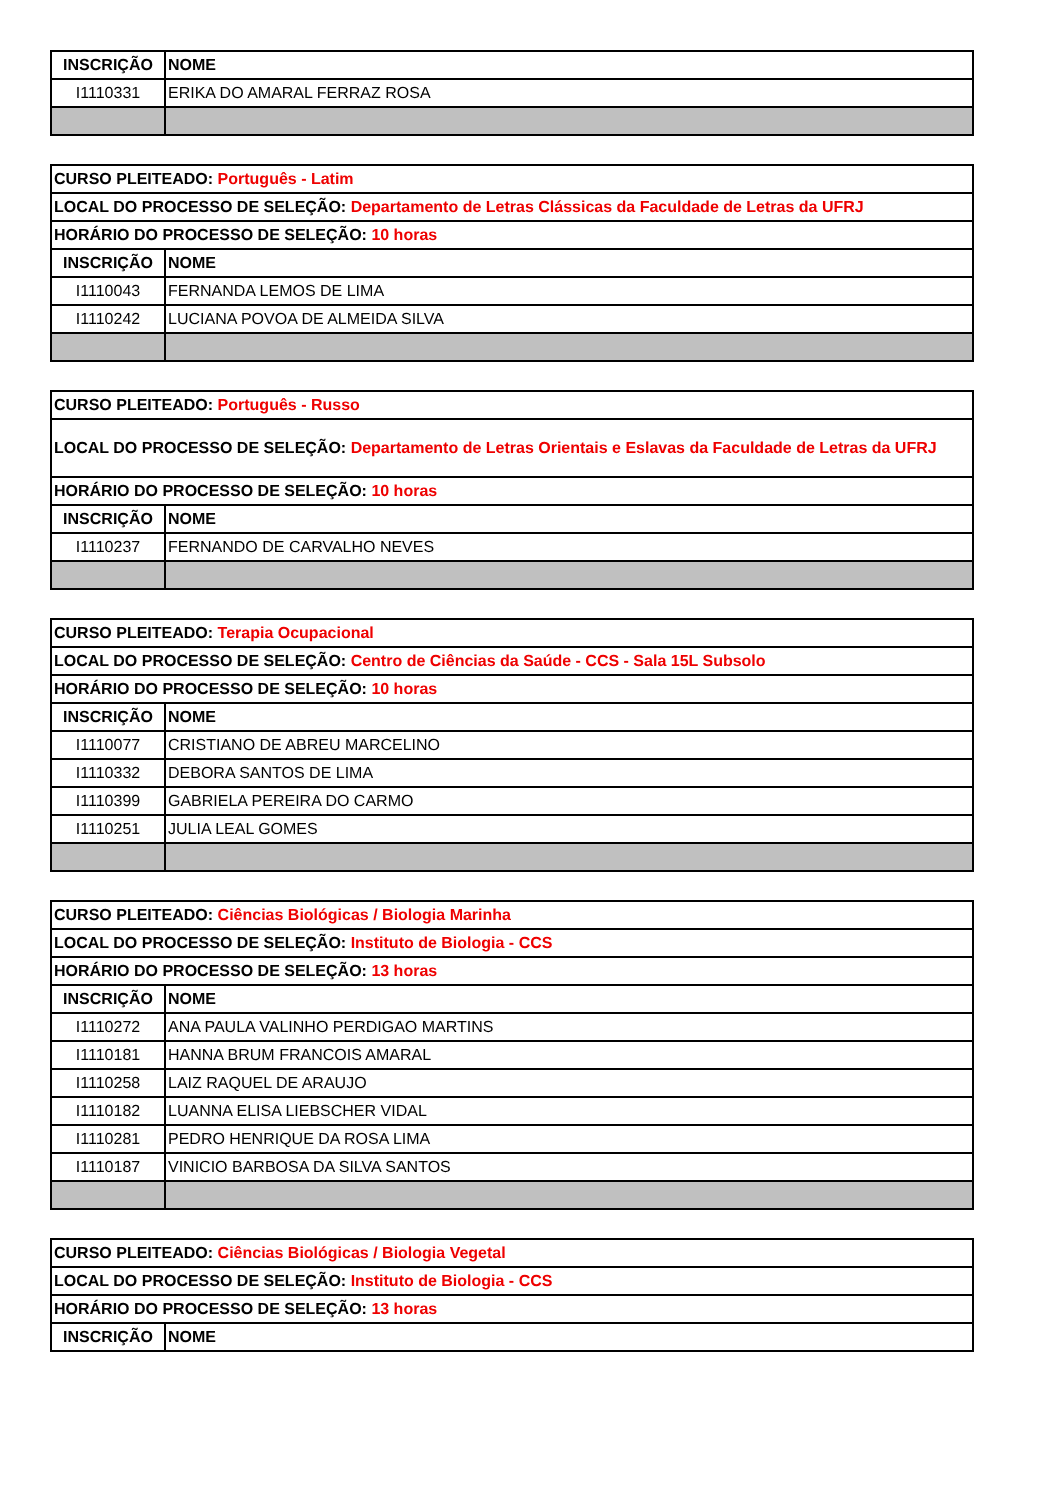| INSCRIÇÃO | NOME |
| --- | --- |
| I1110331 | ERIKA DO AMARAL FERRAZ ROSA |
| CURSO PLEITEADO: Português - Latim | |
| LOCAL DO PROCESSO DE SELEÇÃO: Departamento de Letras Clássicas da Faculdade de Letras da UFRJ | |
| HORÁRIO DO PROCESSO DE SELEÇÃO: 10 horas | |
| INSCRIÇÃO | NOME |
| I1110043 | FERNANDA LEMOS DE LIMA |
| I1110242 | LUCIANA POVOA DE ALMEIDA SILVA |
| CURSO PLEITEADO: Português - Russo | |
| LOCAL DO PROCESSO DE SELEÇÃO: Departamento de Letras Orientais e Eslavas da Faculdade de Letras da UFRJ | |
| HORÁRIO DO PROCESSO DE SELEÇÃO: 10 horas | |
| INSCRIÇÃO | NOME |
| I1110237 | FERNANDO DE CARVALHO NEVES |
| CURSO PLEITEADO: Terapia Ocupacional | |
| LOCAL DO PROCESSO DE SELEÇÃO: Centro de Ciências da Saúde - CCS - Sala 15L Subsolo | |
| HORÁRIO DO PROCESSO DE SELEÇÃO: 10 horas | |
| INSCRIÇÃO | NOME |
| I1110077 | CRISTIANO DE ABREU MARCELINO |
| I1110332 | DEBORA SANTOS DE LIMA |
| I1110399 | GABRIELA PEREIRA DO CARMO |
| I1110251 | JULIA LEAL GOMES |
| CURSO PLEITEADO: Ciências Biológicas / Biologia Marinha | |
| LOCAL DO PROCESSO DE SELEÇÃO: Instituto de Biologia - CCS | |
| HORÁRIO DO PROCESSO DE SELEÇÃO: 13 horas | |
| INSCRIÇÃO | NOME |
| I1110272 | ANA PAULA VALINHO PERDIGAO MARTINS |
| I1110181 | HANNA BRUM FRANCOIS AMARAL |
| I1110258 | LAIZ RAQUEL DE ARAUJO |
| I1110182 | LUANNA ELISA LIEBSCHER VIDAL |
| I1110281 | PEDRO HENRIQUE DA ROSA LIMA |
| I1110187 | VINICIO BARBOSA DA SILVA SANTOS |
| CURSO PLEITEADO: Ciências Biológicas / Biologia Vegetal | |
| LOCAL DO PROCESSO DE SELEÇÃO: Instituto de Biologia - CCS | |
| HORÁRIO DO PROCESSO DE SELEÇÃO: 13 horas | |
| INSCRIÇÃO | NOME |